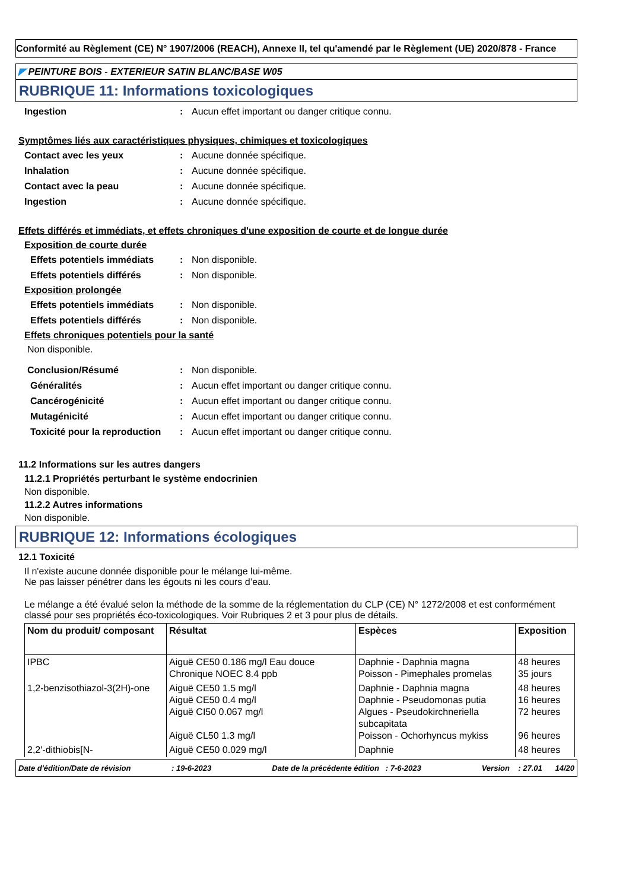Conformité au Règlement (CE) N° 1907/2006 (REACH), Annexe II, tel qu'amendé par le Règlement (UE) 2020/878 - France
◤ PEINTURE BOIS - EXTERIEUR SATIN BLANC/BASE W05
RUBRIQUE 11: Informations toxicologiques
Ingestion: Aucun effet important ou danger critique connu.
Symptômes liés aux caractéristiques physiques, chimiques et toxicologiques
Contact avec les yeux: Aucune donnée spécifique.
Inhalation: Aucune donnée spécifique.
Contact avec la peau: Aucune donnée spécifique.
Ingestion: Aucune donnée spécifique.
Effets différés et immédiats, et effets chroniques d'une exposition de courte et de longue durée
Exposition de courte durée
Effets potentiels immédiats: Non disponible.
Effets potentiels différés: Non disponible.
Exposition prolongée
Effets potentiels immédiats: Non disponible.
Effets potentiels différés: Non disponible.
Effets chroniques potentiels pour la santé
Non disponible.
Conclusion/Résumé: Non disponible.
Généralités: Aucun effet important ou danger critique connu.
Cancérogénicité: Aucun effet important ou danger critique connu.
Mutagénicité: Aucun effet important ou danger critique connu.
Toxicité pour la reproduction: Aucun effet important ou danger critique connu.
11.2 Informations sur les autres dangers
11.2.1 Propriétés perturbant le système endocrinien
Non disponible.
11.2.2 Autres informations
Non disponible.
RUBRIQUE 12: Informations écologiques
12.1 Toxicité
Il n'existe aucune donnée disponible pour le mélange lui-même.
Ne pas laisser pénétrer dans les égouts ni les cours d’eau.
Le mélange a été évalué selon la méthode de la somme de la réglementation du CLP (CE) N° 1272/2008 et est conformément classé pour ses propriétés éco-toxicologiques. Voir Rubriques 2 et 3 pour plus de détails.
| Nom du produit/ composant | Résultat | Espèces | Exposition |
| --- | --- | --- | --- |
| IPBC | Aiguë CE50 0.186 mg/l Eau douce Chronique NOEC 8.4 ppb | Daphnie - Daphnia magna Poisson - Pimephales promelas | 48 heures 35 jours |
| 1,2-benzisothiazol-3(2H)-one | Aiguë CE50 1.5 mg/l Aiguë CE50 0.4 mg/l Aiguë CI50 0.067 mg/l Aiguë CL50 1.3 mg/l | Daphnie - Daphnia magna Daphnie - Pseudomonas putia Algues - Pseudokirchneriella subcapitata Poisson - Ochorhyncus mykiss | 48 heures 16 heures 72 heures 96 heures |
| 2,2'-dithiobis[N- | Aiguë CE50 0.029 mg/l | Daphnie | 48 heures |
Date d'édition/Date de révision : 19-6-2023 Date de la précédente édition : 7-6-2023 Version : 27.01 14/20